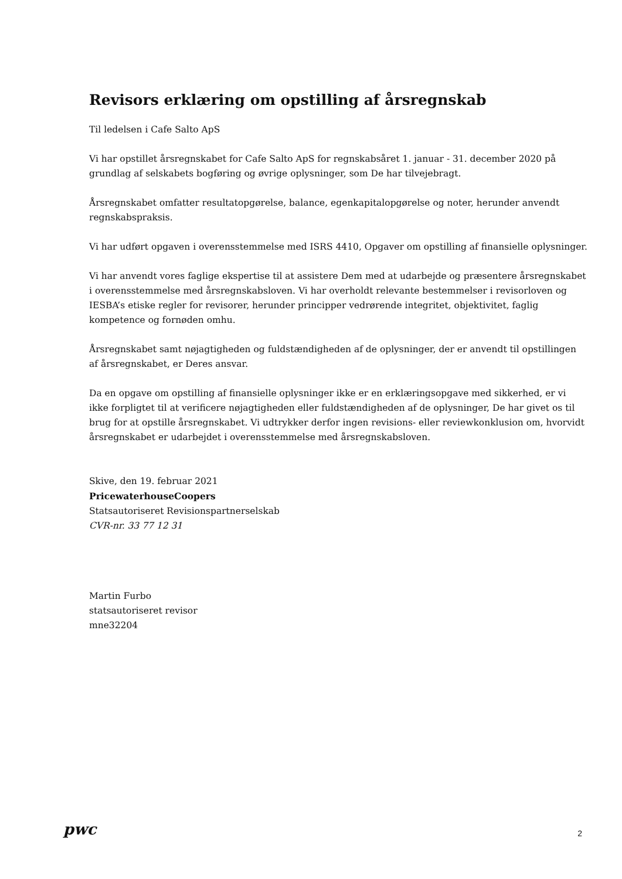Revisors erklæring om opstilling af årsregnskab
Til ledelsen i Cafe Salto ApS
Vi har opstillet årsregnskabet for Cafe Salto ApS for regnskabsåret 1. januar - 31. december 2020 på grundlag af selskabets bogføring og øvrige oplysninger, som De har tilvejebragt.
Årsregnskabet omfatter resultatopgørelse, balance, egenkapitalopgørelse og noter, herunder anvendt regnskabspraksis.
Vi har udført opgaven i overensstemmelse med ISRS 4410, Opgaver om opstilling af finansielle oplysninger.
Vi har anvendt vores faglige ekspertise til at assistere Dem med at udarbejde og præsentere årsregnskabet i overensstemmelse med årsregnskabsloven. Vi har overholdt relevante bestemmelser i revisorloven og IESBA’s etiske regler for revisorer, herunder principper vedrørende integritet, objektivitet, faglig kompetence og fornøden omhu.
Årsregnskabet samt nøjagtigheden og fuldstændigheden af de oplysninger, der er anvendt til opstillingen af årsregnskabet, er Deres ansvar.
Da en opgave om opstilling af finansielle oplysninger ikke er en erklæringsopgave med sikkerhed, er vi ikke forpligtet til at verificere nøjagtigheden eller fuldstændigheden af de oplysninger, De har givet os til brug for at opstille årsregnskabet. Vi udtrykker derfor ingen revisions- eller reviewkonklusion om, hvorvidt årsregnskabet er udarbejdet i overensstemmelse med årsregnskabsloven.
Skive, den 19. februar 2021
PricewaterhouseCoopers
Statsautoriseret Revisionspartnerselskab
CVR-nr. 33 77 12 31
Martin Furbo
statsautoriseret revisor
mne32204
pwc
2